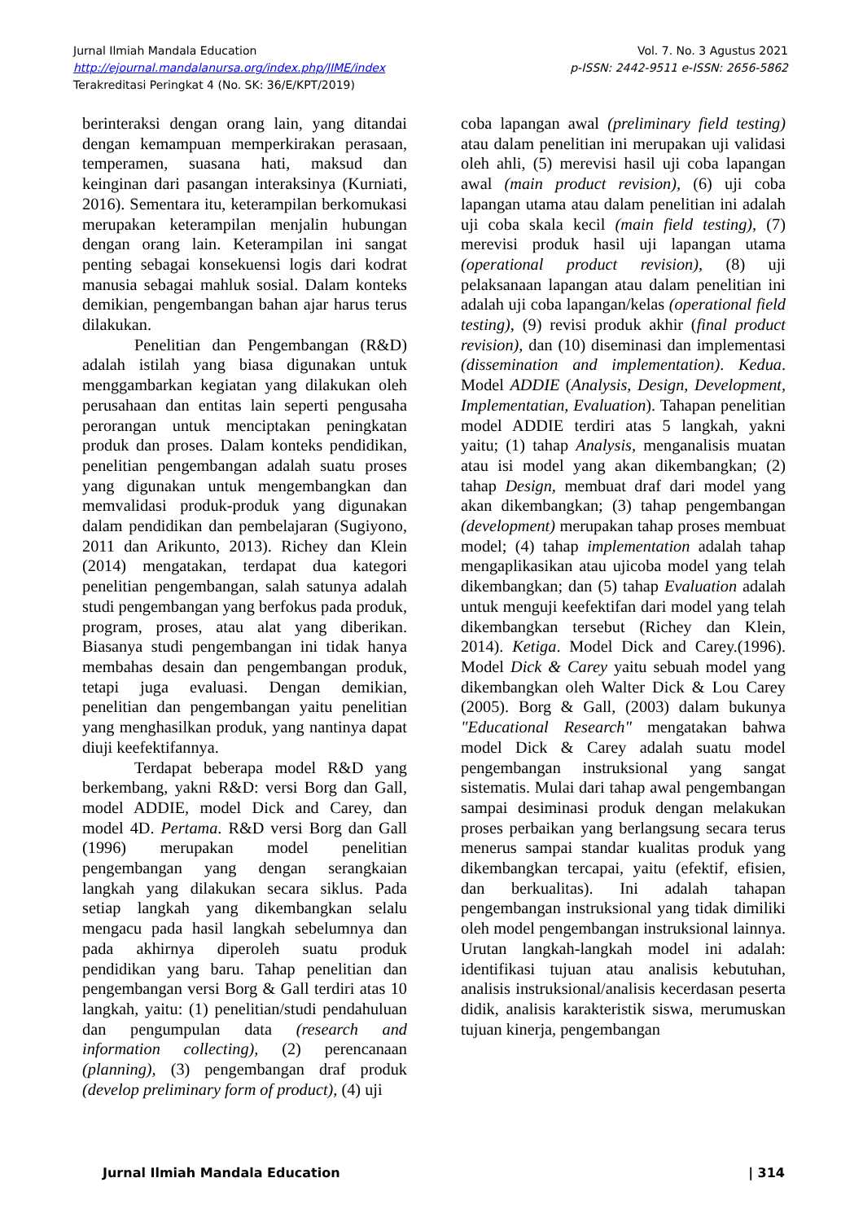Jurnal Ilmiah Mandala Education Vol. 7. No. 3 Agustus 2021
http://ejournal.mandalanursa.org/index.php/JIME/index p-ISSN: 2442-9511 e-ISSN: 2656-5862
Terakreditasi Peringkat 4 (No. SK: 36/E/KPT/2019)
berinteraksi dengan orang lain, yang ditandai dengan kemampuan memperkirakan perasaan, temperamen, suasana hati, maksud dan keinginan dari pasangan interaksinya (Kurniati, 2016). Sementara itu, keterampilan berkomukasi merupakan keterampilan menjalin hubungan dengan orang lain. Keterampilan ini sangat penting sebagai konsekuensi logis dari kodrat manusia sebagai mahluk sosial. Dalam konteks demikian, pengembangan bahan ajar harus terus dilakukan.
Penelitian dan Pengembangan (R&D) adalah istilah yang biasa digunakan untuk menggambarkan kegiatan yang dilakukan oleh perusahaan dan entitas lain seperti pengusaha perorangan untuk menciptakan peningkatan produk dan proses. Dalam konteks pendidikan, penelitian pengembangan adalah suatu proses yang digunakan untuk mengembangkan dan memvalidasi produk-produk yang digunakan dalam pendidikan dan pembelajaran (Sugiyono, 2011 dan Arikunto, 2013). Richey dan Klein (2014) mengatakan, terdapat dua kategori penelitian pengembangan, salah satunya adalah studi pengembangan yang berfokus pada produk, program, proses, atau alat yang diberikan. Biasanya studi pengembangan ini tidak hanya membahas desain dan pengembangan produk, tetapi juga evaluasi. Dengan demikian, penelitian dan pengembangan yaitu penelitian yang menghasilkan produk, yang nantinya dapat diuji keefektifannya.
Terdapat beberapa model R&D yang berkembang, yakni R&D: versi Borg dan Gall, model ADDIE, model Dick and Carey, dan model 4D. Pertama. R&D versi Borg dan Gall (1996) merupakan model penelitian pengembangan yang dengan serangkaian langkah yang dilakukan secara siklus. Pada setiap langkah yang dikembangkan selalu mengacu pada hasil langkah sebelumnya dan pada akhirnya diperoleh suatu produk pendidikan yang baru. Tahap penelitian dan pengembangan versi Borg & Gall terdiri atas 10 langkah, yaitu: (1) penelitian/studi pendahuluan dan pengumpulan data (research and information collecting), (2) perencanaan (planning), (3) pengembangan draf produk (develop preliminary form of product), (4) uji
coba lapangan awal (preliminary field testing) atau dalam penelitian ini merupakan uji validasi oleh ahli, (5) merevisi hasil uji coba lapangan awal (main product revision), (6) uji coba lapangan utama atau dalam penelitian ini adalah uji coba skala kecil (main field testing), (7) merevisi produk hasil uji lapangan utama (operational product revision), (8) uji pelaksanaan lapangan atau dalam penelitian ini adalah uji coba lapangan/kelas (operational field testing), (9) revisi produk akhir (final product revision), dan (10) diseminasi dan implementasi (dissemination and implementation). Kedua. Model ADDIE (Analysis, Design, Development, Implementatian, Evaluation). Tahapan penelitian model ADDIE terdiri atas 5 langkah, yakni yaitu; (1) tahap Analysis, menganalisis muatan atau isi model yang akan dikembangkan; (2) tahap Design, membuat draf dari model yang akan dikembangkan; (3) tahap pengembangan (development) merupakan tahap proses membuat model; (4) tahap implementation adalah tahap mengaplikasikan atau ujicoba model yang telah dikembangkan; dan (5) tahap Evaluation adalah untuk menguji keefektifan dari model yang telah dikembangkan tersebut (Richey dan Klein, 2014). Ketiga. Model Dick and Carey.(1996). Model Dick & Carey yaitu sebuah model yang dikembangkan oleh Walter Dick & Lou Carey (2005). Borg & Gall, (2003) dalam bukunya "Educational Research" mengatakan bahwa model Dick & Carey adalah suatu model pengembangan instruksional yang sangat sistematis. Mulai dari tahap awal pengembangan sampai desiminasi produk dengan melakukan proses perbaikan yang berlangsung secara terus menerus sampai standar kualitas produk yang dikembangkan tercapai, yaitu (efektif, efisien, dan berkualitas). Ini adalah tahapan pengembangan instruksional yang tidak dimiliki oleh model pengembangan instruksional lainnya. Urutan langkah-langkah model ini adalah: identifikasi tujuan atau analisis kebutuhan, analisis instruksional/analisis kecerdasan peserta didik, analisis karakteristik siswa, merumuskan tujuan kinerja, pengembangan
Jurnal Ilmiah Mandala Education | 314